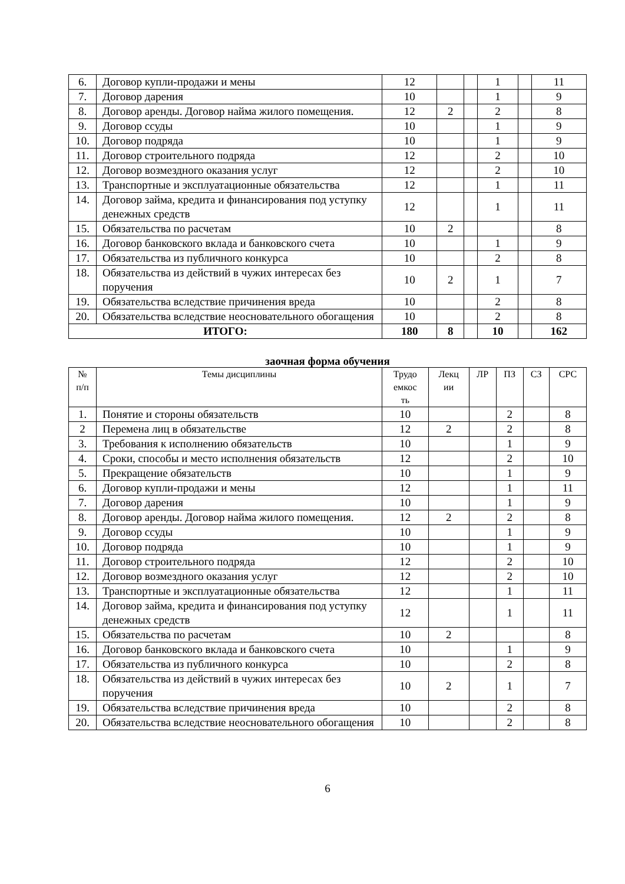| 6. | Договор купли-продажи и мены | 12 | | | 1 | | 11 |
| 7. | Договор дарения | 10 | | | 1 | | 9 |
| 8. | Договор аренды. Договор найма жилого помещения. | 12 | 2 | | 2 | | 8 |
| 9. | Договор ссуды | 10 | | | 1 | | 9 |
| 10. | Договор подряда | 10 | | | 1 | | 9 |
| 11. | Договор строительного подряда | 12 | | | 2 | | 10 |
| 12. | Договор возмездного оказания услуг | 12 | | | 2 | | 10 |
| 13. | Транспортные и эксплуатационные обязательства | 12 | | | 1 | | 11 |
| 14. | Договор займа, кредита и финансирования под уступку денежных средств | 12 | | | 1 | | 11 |
| 15. | Обязательства по расчетам | 10 | 2 | | | | 8 |
| 16. | Договор банковского вклада и банковского счета | 10 | | | 1 | | 9 |
| 17. | Обязательства из публичного конкурса | 10 | | | 2 | | 8 |
| 18. | Обязательства из действий в чужих интересах без поручения | 10 | 2 | | 1 | | 7 |
| 19. | Обязательства вследствие причинения вреда | 10 | | | 2 | | 8 |
| 20. | Обязательства вследствие неосновательного обогащения | 10 | | | 2 | | 8 |
| ИТОГО: | | 180 | 8 | | 10 | | 162 |
заочная форма обучения
| № п/п | Темы дисциплины | Трудо емкос ть | Лекц ии | ЛР | ПЗ | СЗ | СРС |
| --- | --- | --- | --- | --- | --- | --- | --- |
| 1. | Понятие и стороны обязательств | 10 | | | 2 | | 8 |
| 2 | Перемена лиц в обязательстве | 12 | 2 | | 2 | | 8 |
| 3. | Требования к исполнению обязательств | 10 | | | 1 | | 9 |
| 4. | Сроки, способы и место исполнения обязательств | 12 | | | 2 | | 10 |
| 5. | Прекращение обязательств | 10 | | | 1 | | 9 |
| 6. | Договор купли-продажи и мены | 12 | | | 1 | | 11 |
| 7. | Договор дарения | 10 | | | 1 | | 9 |
| 8. | Договор аренды. Договор найма жилого помещения. | 12 | 2 | | 2 | | 8 |
| 9. | Договор ссуды | 10 | | | 1 | | 9 |
| 10. | Договор подряда | 10 | | | 1 | | 9 |
| 11. | Договор строительного подряда | 12 | | | 2 | | 10 |
| 12. | Договор возмездного оказания услуг | 12 | | | 2 | | 10 |
| 13. | Транспортные и эксплуатационные обязательства | 12 | | | 1 | | 11 |
| 14. | Договор займа, кредита и финансирования под уступку денежных средств | 12 | | | 1 | | 11 |
| 15. | Обязательства по расчетам | 10 | 2 | | | | 8 |
| 16. | Договор банковского вклада и банковского счета | 10 | | | 1 | | 9 |
| 17. | Обязательства из публичного конкурса | 10 | | | 2 | | 8 |
| 18. | Обязательства из действий в чужих интересах без поручения | 10 | 2 | | 1 | | 7 |
| 19. | Обязательства вследствие причинения вреда | 10 | | | 2 | | 8 |
| 20. | Обязательства вследствие неосновательного обогащения | 10 | | | 2 | | 8 |
6